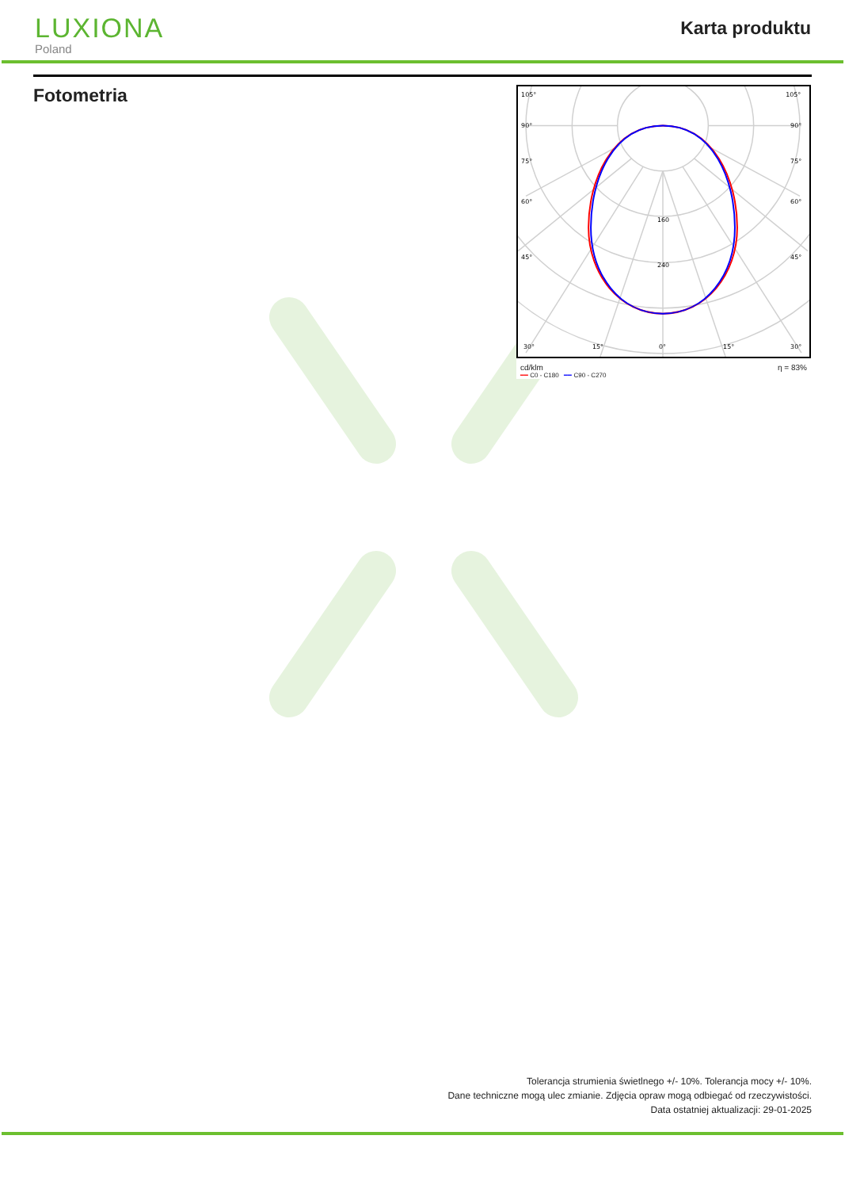LUXIONA
Poland
Karta produktu
Fotometria
105°
105°
90°
90°
75°
75°
60°
60°
45°
45°
160
240
30°
15°
0°
15°
30°
cd/klm η = 83%
━━ C0 - C180 ━━ C90 - C270
Tolerancja strumienia świetlnego +/- 10%. Tolerancja mocy +/- 10%.
Dane techniczne mogą ulec zmianie. Zdjęcia opraw mogą odbiegać od rzeczywistości.
Data ostatniej aktualizacji: 29-01-2025